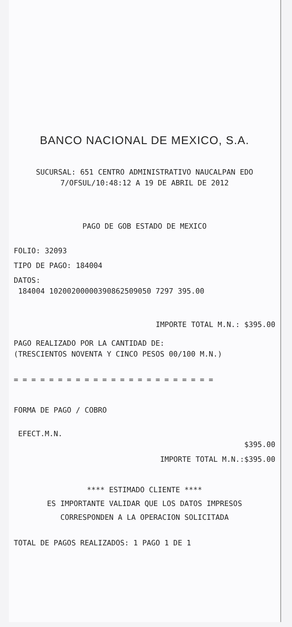BANCO NACIONAL DE MEXICO, S.A.
SUCURSAL: 651 CENTRO ADMINISTRATIVO NAUCALPAN EDO
7/OFSUL/10:48:12 A 19 DE ABRIL DE 2012
PAGO DE GOB ESTADO DE MEXICO
FOLIO: 32093
TIPO DE PAGO: 184004
DATOS:
184004 10200200000390862509050 7297 395.00
IMPORTE TOTAL M.N.: $395.00
PAGO REALIZADO POR LA CANTIDAD DE:
(TRESCIENTOS NOVENTA Y CINCO PESOS 00/100 M.N.)
= = = = = = = = = = = = = = = = = = = = = = =
FORMA DE PAGO / COBRO
EFECT.M.N.
$395.00
IMPORTE TOTAL M.N.:$395.00
**** ESTIMADO CLIENTE ****
ES IMPORTANTE VALIDAR QUE LOS DATOS IMPRESOS
CORRESPONDEN A LA OPERACION SOLICITADA
TOTAL DE PAGOS REALIZADOS: 1 PAGO 1 DE 1